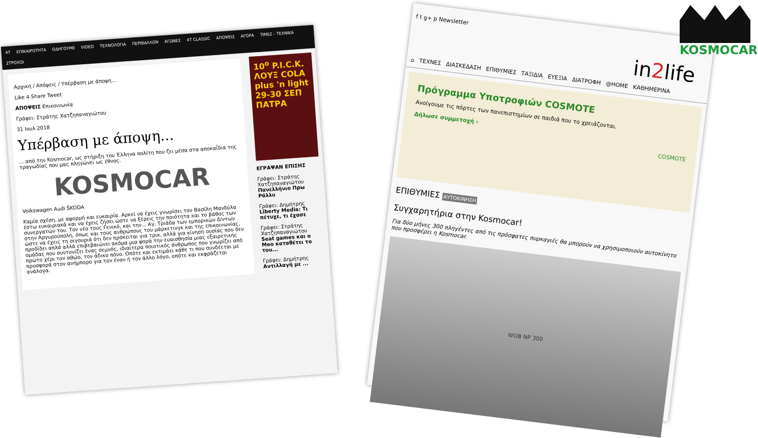4T ΕΠΙΚΑΙΡΟΤΗΤΑ ΟΔΗΓΟΥΜΕ VIDEO ΤΕΧΝΟΛΟΓΙΑ ΠΕΡΙΒΑΛΛΟΝ ΑΓΩΝΕΣ 4T CLASSIC ΑΠΟΨΕΙΣ ΑΓΟΡΑ ΤΙΜΕΣ - ΤΕΧΝΙΚΑ 2ΤΡΟΧΟΙ
Αρχική / Απόψεις / Υπέρβαση με άποψη...
Like 4 Share Tweet
ΑΠΟΨΕΙΣ Επικοινωνία
Γράφει: Στράτης Χατζηπαναγιώτου
31 Ιουλ 2018
Υπέρβαση με άποψη...
... από την Kosmocar, ως στήριξη του Έλληνα πολίτη που ζει μέσα στα αποκαΐδια της τραγωδίας που μας πληγώνει ως έθνος.
KOSMOCAR
Volkswagen Audi ŠKODA
Καμία σχέση, με αφορμή και ευκαιρία. Αρκεί να έχεις γνωρίσει τον Βασίλη Μανδύλα έστω ευκαιριακά και να έχεις ζήσει ώστε να ξέρεις την ποιότητα και το βάθος των συνεργατών του. Τον νέο τους Γενικό, και την... Αγ. Τριάδα των εμπορικών δ/ντων στην Αργυρούπολη, όπως και τους ανθρώπους του μάρκετινγκ και της επικοινωνίας, ώστε να έχεις τη σιγουριά ότι δεν πρόκειται για τρικ, αλλά για κίνηση ουσίας που δεν προδίδει απλά αλλά επιβεβαιώνει ακόμα μια φορά την ευαισθησία μιας εξαιρετικής ομάδας που συντονίζει ένας σεμνός, ιδιαίτερα ποιοτικός άνθρωπος που γνωρίζει από πρώτο χέρι τον αθώο, τον άδικο πόνο. Οπότε και εκτιμάει κάθε τι που συνδέεται με προσφορά στον ανήμπορο για τον έναν ή τον άλλο λόγο, οπότε και εκφράζεται ανάλογα.
10<sup>ο</sup> P.I.C.K. ΛΟΥΞ COLA plus 'n light 29-30 ΣΕΠ ΠΑΤΡΑ
ΕΓΡΑΨΑΝ ΕΠΙΣΗΣ
Γράφει: Στράτης Χατζηπαναγιώτου
Πανελλήνιο Πρω Ράλλυ
Γράφει: Δημήτρης
Liberty Media: Τι πέτυχε, τι έχασε
Γράφει: Στράτης Χατζηπαναγιώτου
Seat games και ο Meo καταθέτει το του...
Γράφει: Δημήτρης
Αντιλλαγή με ...
f t g+ p Newsletter
in2life
⌂ ΤΕΧΝΕΣ ΔΙΑΣΚΕΔΑΣΗ ΕΠΙΘΥΜΙΕΣ ΤΑΞΙΔΙΑ ΕΥΕΞΙΑ ΔΙΑΤΡΟΦΗ @HOME ΚΑΘΗΜΕΡΙΝΑ
Πρόγραμμα Υποτροφιών COSMOTE
Ανοίγουμε τις πόρτες των πανεπιστημίων σε παιδιά που το χρειάζονται.
Δήλωσε συμμετοχή ›
COSMOTE
ΕΠΙΘΥΜΙΕΣ ΑΥΤΟΚΙΝΗΣΗ
Συγχαρητήρια στην Kosmocar!
Για δύο μήνες 300 πληγέντες από τις πρόσφατες πυρκαγιές θα μπορούν να χρησιμοποιούν αυτοκίνητο που προσφέρει η Kosmocar.
WOB NP 300
KOSMOCAR